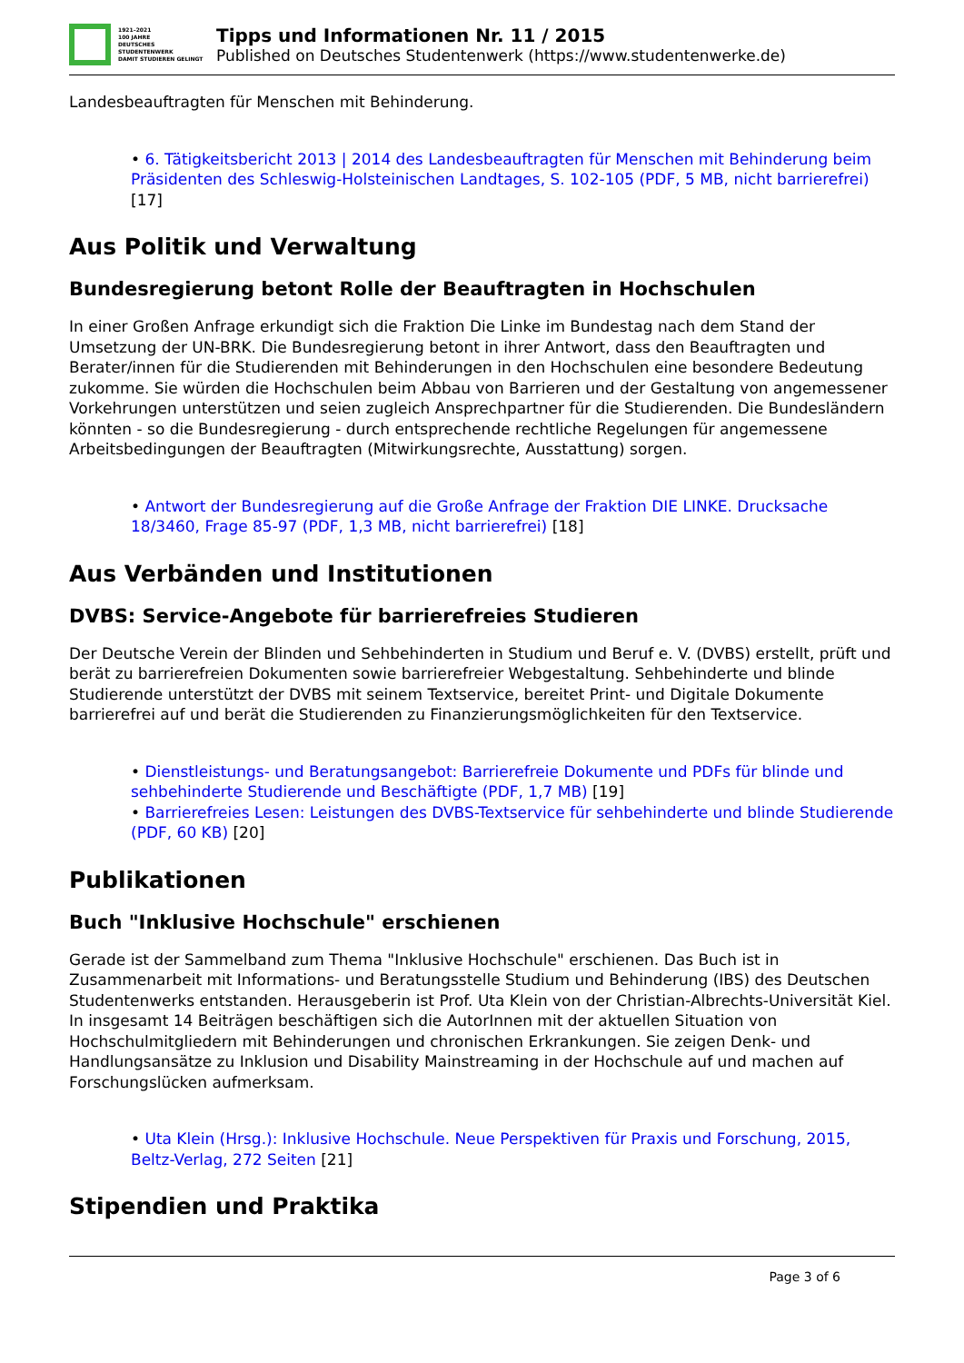1921–2021
100 JAHRE
DEUTSCHES
STUDENTENWERK
DAMIT STUDIEREN GELINGT
Tipps und Informationen Nr. 11 / 2015
Published on Deutsches Studentenwerk (https://www.studentenwerke.de)
Landesbeauftragten für Menschen mit Behinderung.
• 6. Tätigkeitsbericht 2013 | 2014 des Landesbeauftragten für Menschen mit Behinderung beim Präsidenten des Schleswig-Holsteinischen Landtages, S. 102-105 (PDF, 5 MB, nicht barrierefrei) [17]
Aus Politik und Verwaltung
Bundesregierung betont Rolle der Beauftragten in Hochschulen
In einer Großen Anfrage erkundigt sich die Fraktion Die Linke im Bundestag nach dem Stand der Umsetzung der UN-BRK. Die Bundesregierung betont in ihrer Antwort, dass den Beauftragten und Berater/innen für die Studierenden mit Behinderungen in den Hochschulen eine besondere Bedeutung zukomme. Sie würden die Hochschulen beim Abbau von Barrieren und der Gestaltung von angemessener Vorkehrungen unterstützen und seien zugleich Ansprechpartner für die Studierenden. Die Bundesländern könnten - so die Bundesregierung - durch entsprechende rechtliche Regelungen für angemessene Arbeitsbedingungen der Beauftragten (Mitwirkungsrechte, Ausstattung) sorgen.
• Antwort der Bundesregierung auf die Große Anfrage der Fraktion DIE LINKE. Drucksache 18/3460, Frage 85-97 (PDF, 1,3 MB, nicht barrierefrei) [18]
Aus Verbänden und Institutionen
DVBS: Service-Angebote für barrierefreies Studieren
Der Deutsche Verein der Blinden und Sehbehinderten in Studium und Beruf e. V. (DVBS) erstellt, prüft und berät zu barrierefreien Dokumenten sowie barrierefreier Webgestaltung. Sehbehinderte und blinde Studierende unterstützt der DVBS mit seinem Textservice, bereitet Print- und Digitale Dokumente barrierefrei auf und berät die Studierenden zu Finanzierungsmöglichkeiten für den Textservice.
• Dienstleistungs- und Beratungsangebot: Barrierefreie Dokumente und PDFs für blinde und sehbehinderte Studierende und Beschäftigte (PDF, 1,7 MB) [19]
• Barrierefreies Lesen: Leistungen des DVBS-Textservice für sehbehinderte und blinde Studierende (PDF, 60 KB) [20]
Publikationen
Buch "Inklusive Hochschule" erschienen
Gerade ist der Sammelband zum Thema "Inklusive Hochschule" erschienen. Das Buch ist in Zusammenarbeit mit Informations- und Beratungsstelle Studium und Behinderung (IBS) des Deutschen Studentenwerks entstanden. Herausgeberin ist Prof. Uta Klein von der Christian-Albrechts-Universität Kiel. In insgesamt 14 Beiträgen beschäftigen sich die AutorInnen mit der aktuellen Situation von Hochschulmitgliedern mit Behinderungen und chronischen Erkrankungen. Sie zeigen Denk- und Handlungsansätze zu Inklusion und Disability Mainstreaming in der Hochschule auf und machen auf Forschungslücken aufmerksam.
• Uta Klein (Hrsg.): Inklusive Hochschule. Neue Perspektiven für Praxis und Forschung, 2015, Beltz-Verlag, 272 Seiten [21]
Stipendien und Praktika
Page 3 of 6